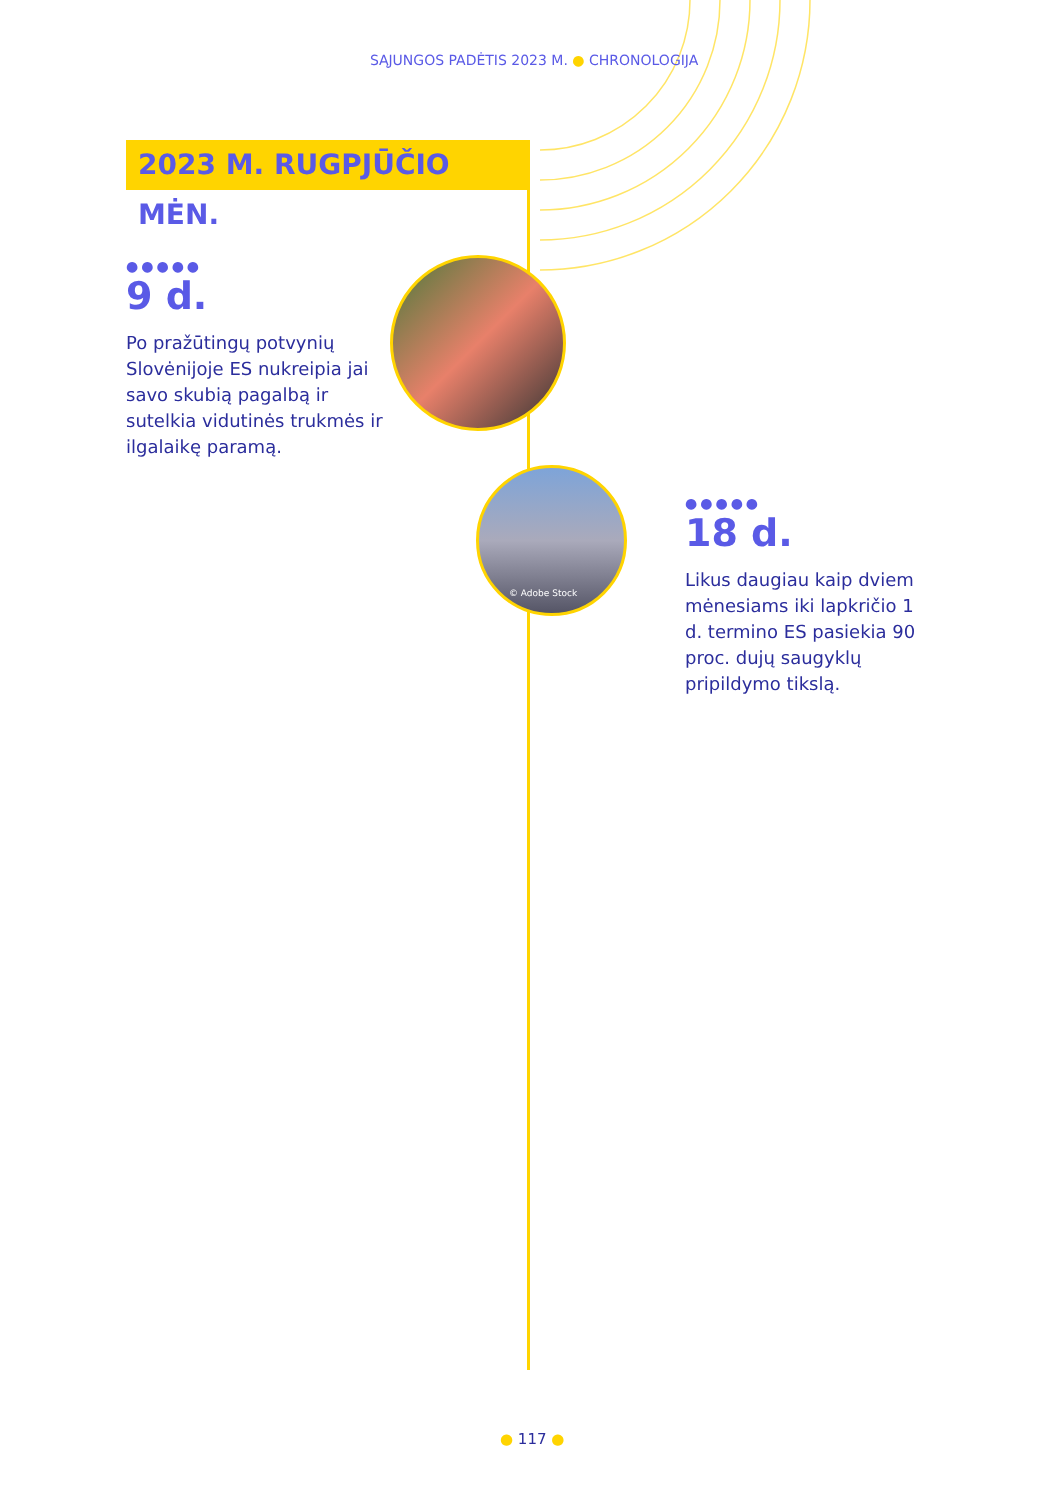SĄJUNGOS PADĖTIS 2023 M. ● CHRONOLOGIJA
2023 M. RUGPJŪČIO MĖN.
●●●●●
9 d.
Po pražūtingų potvynių Slovėnijoje ES nukreipia jai savo skubią pagalbą ir sutelkia vidutinės trukmės ir ilgalaikę paramą.
© Adobe Stock
●●●●●
18 d.
Likus daugiau kaip dviem mėnesiams iki lapkričio 1 d. termino ES pasiekia 90 proc. dujų saugyklų pripildymo tikslą.
● 117 ●